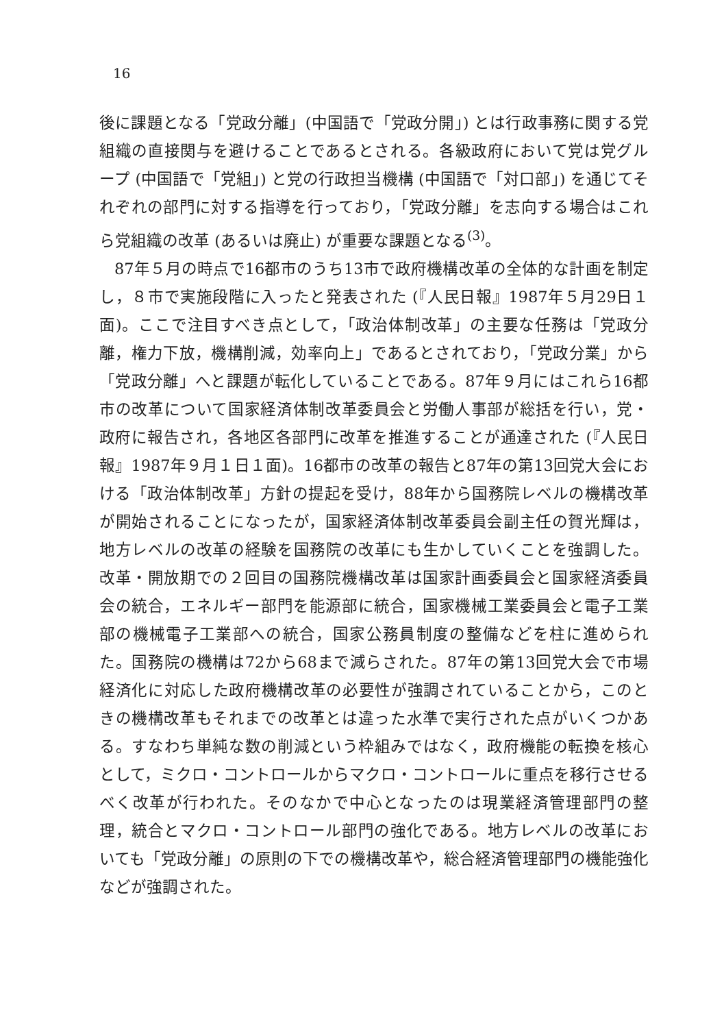16
後に課題となる「党政分離」(中国語で「党政分開」) とは行政事務に関する党組織の直接関与を避けることであるとされる。各級政府において党は党グループ (中国語で「党組」) と党の行政担当機構 (中国語で「対口部」) を通じてそれぞれの部門に対する指導を行っており，「党政分離」を志向する場合はこれら党組織の改革 (あるいは廃止) が重要な課題となる<sup>(3)</sup>。
87年５月の時点で16都市のうち13市で政府機構改革の全体的な計画を制定し，８市で実施段階に入ったと発表された (『人民日報』1987年５月29日１面)。ここで注目すべき点として，「政治体制改革」の主要な任務は「党政分離，権力下放，機構削減，効率向上」であるとされており，「党政分業」から「党政分離」へと課題が転化していることである。87年９月にはこれら16都市の改革について国家経済体制改革委員会と労働人事部が総括を行い，党・政府に報告され，各地区各部門に改革を推進することが通達された (『人民日報』1987年９月１日１面)。16都市の改革の報告と87年の第13回党大会における「政治体制改革」方針の提起を受け，88年から国務院レベルの機構改革が開始されることになったが，国家経済体制改革委員会副主任の賀光輝は，地方レベルの改革の経験を国務院の改革にも生かしていくことを強調した。改革・開放期での２回目の国務院機構改革は国家計画委員会と国家経済委員会の統合，エネルギー部門を能源部に統合，国家機械工業委員会と電子工業部の機械電子工業部への統合，国家公務員制度の整備などを柱に進められた。国務院の機構は72から68まで減らされた。87年の第13回党大会で市場経済化に対応した政府機構改革の必要性が強調されていることから，このときの機構改革もそれまでの改革とは違った水準で実行された点がいくつかある。すなわち単純な数の削減という枠組みではなく，政府機能の転換を核心として，ミクロ・コントロールからマクロ・コントロールに重点を移行させるべく改革が行われた。そのなかで中心となったのは現業経済管理部門の整理，統合とマクロ・コントロール部門の強化である。地方レベルの改革においても「党政分離」の原則の下での機構改革や，総合経済管理部門の機能強化などが強調された。